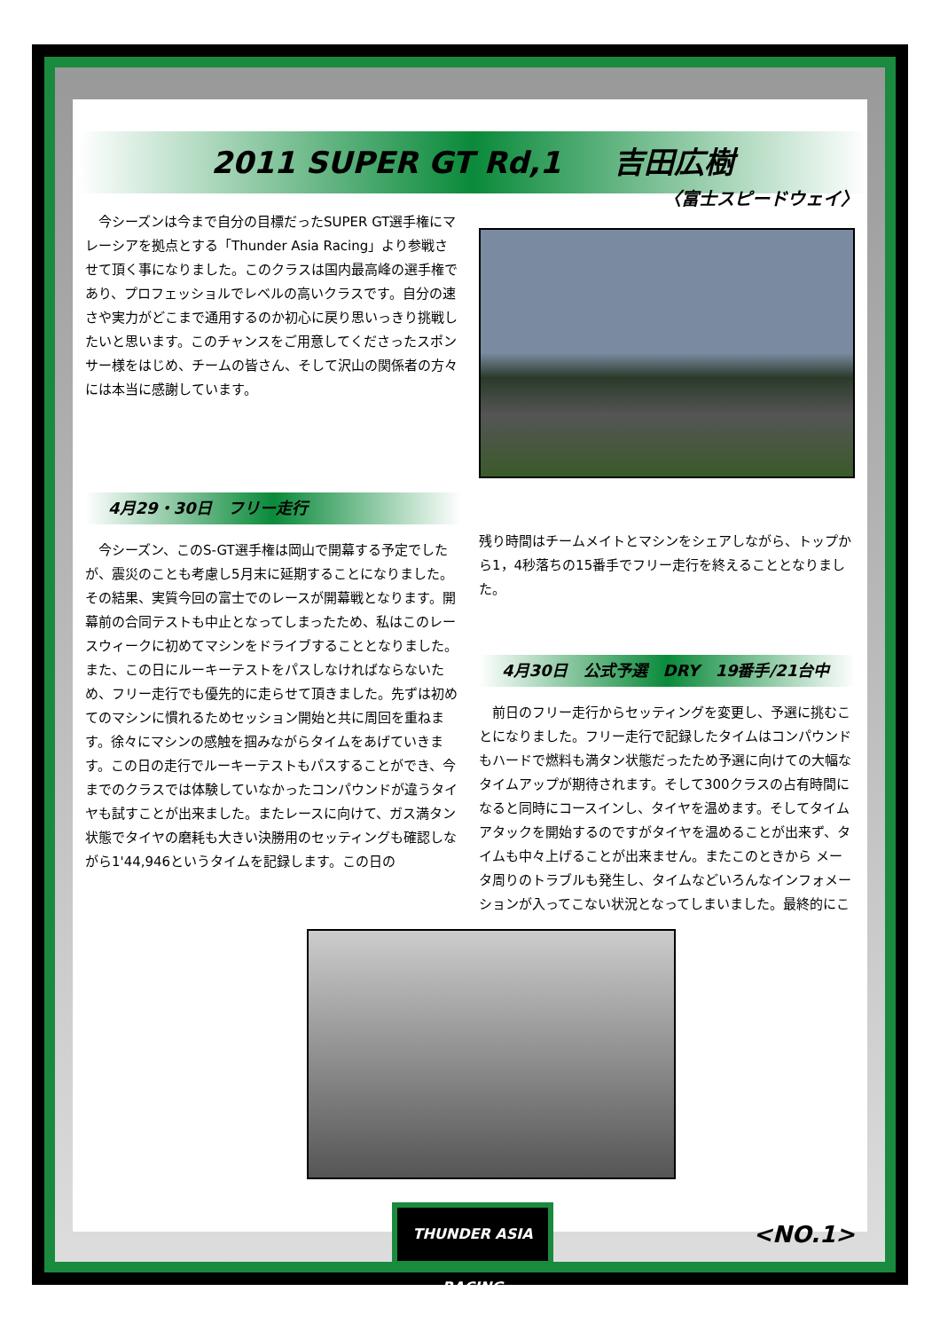2011 SUPER GT Rd,1 吉田広樹
〈富士スピードウェイ〉
　今シーズンは今まで自分の目標だったSUPER GT選手権にマレーシアを拠点とする「Thunder Asia Racing」より参戦させて頂く事になりました。このクラスは国内最高峰の選手権であり、プロフェッショルでレベルの高いクラスです。自分の速さや実力がどこまで通用するのか初心に戻り思いっきり挑戦したいと思います。このチャンスをご用意してくださったスポンサー様をはじめ、チームの皆さん、そして沢山の関係者の方々には本当に感謝しています。
4月29・30日　フリー走行
　今シーズン、このS-GT選手権は岡山で開幕する予定でしたが、震災のことも考慮し5月末に延期することになりました。その結果、実質今回の富士でのレースが開幕戦となります。開幕前の合同テストも中止となってしまったため、私はこのレースウィークに初めてマシンをドライブすることとなりました。また、この日にルーキーテストをパスしなければならないため、フリー走行でも優先的に走らせて頂きました。先ずは初めてのマシンに慣れるためセッション開始と共に周回を重ねます。徐々にマシンの感触を掴みながらタイムをあげていきます。この日の走行でルーキーテストもパスすることができ、今までのクラスでは体験していなかったコンパウンドが違うタイヤも試すことが出来ました。またレースに向けて、ガス満タン状態でタイヤの磨耗も大きい決勝用のセッティングも確認しながら1'44,946というタイムを記録します。この日の
残り時間はチームメイトとマシンをシェアしながら、トップから1，4秒落ちの15番手でフリー走行を終えることとなりました。
4月30日　公式予選　DRY　19番手/21台中
　前日のフリー走行からセッティングを変更し、予選に挑むことになりました。フリー走行で記録したタイムはコンパウンドもハードで燃料も満タン状態だったため予選に向けての大幅なタイムアップが期待されます。そして300クラスの占有時間になると同時にコースインし、タイヤを温めます。そしてタイムアタックを開始するのですがタイヤを温めることが出来ず、タイムも中々上げることが出来ません。またこのときから メータ周りのトラブルも発生し、タイムなどいろんなインフォメーションが入ってこない状況となってしまいました。最終的にこ
THUNDER ASIA RACING
<NO.1>